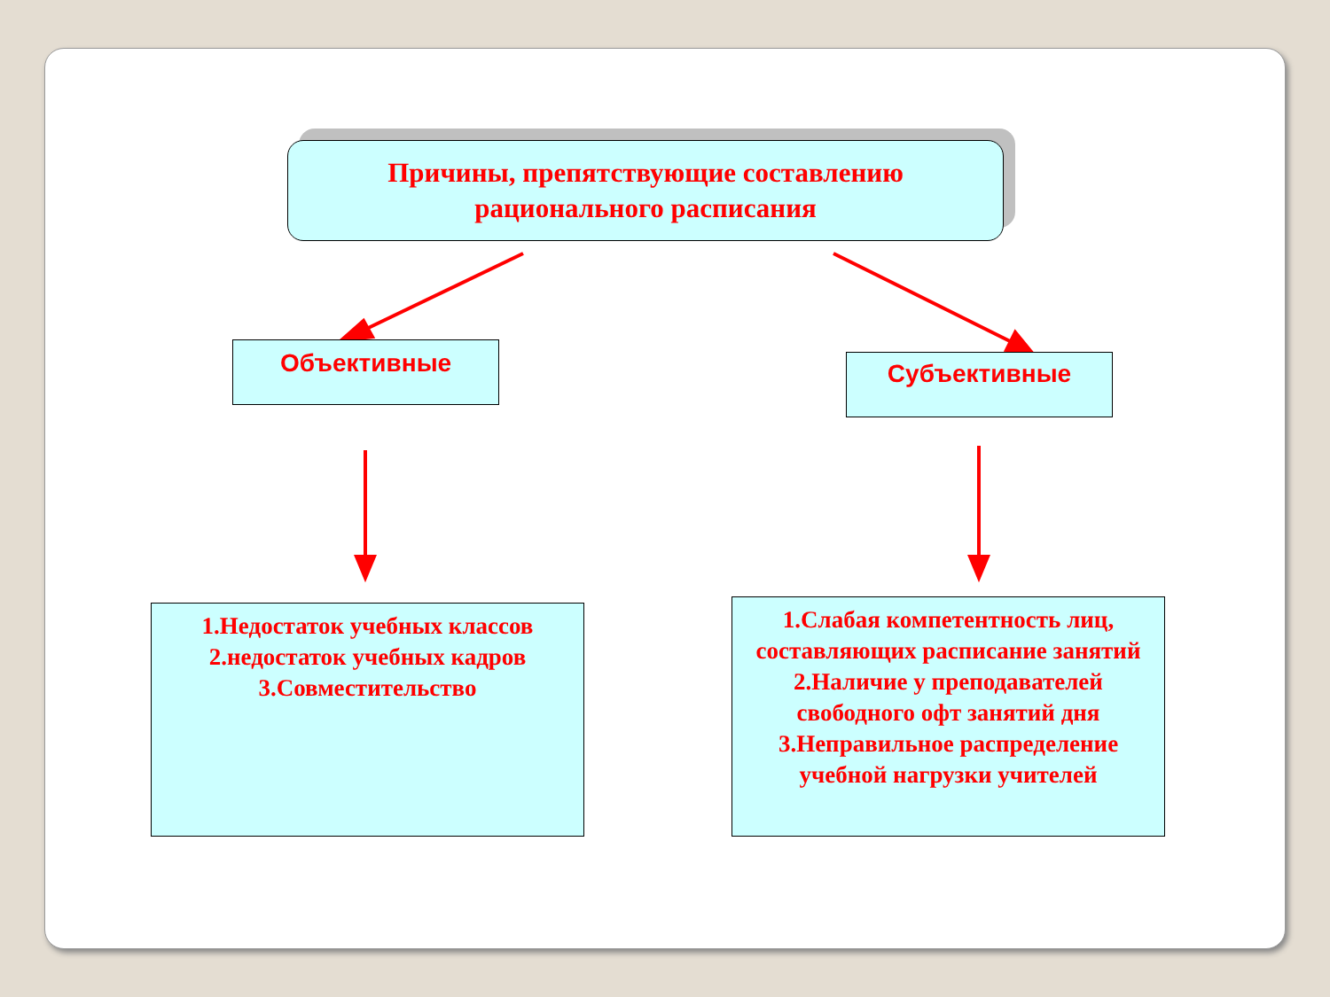Причины, препятствующие составлению
рационального расписания
Объективные Субъективные
1.Недостаток учебных классов
2.недостаток учебных кадров
3.Совместительство
1.Слабая компетентность лиц, составляющих расписание занятий
2.Наличие у преподавателей свободного офт занятий дня
3.Неправильное распределение учебной нагрузки учителей